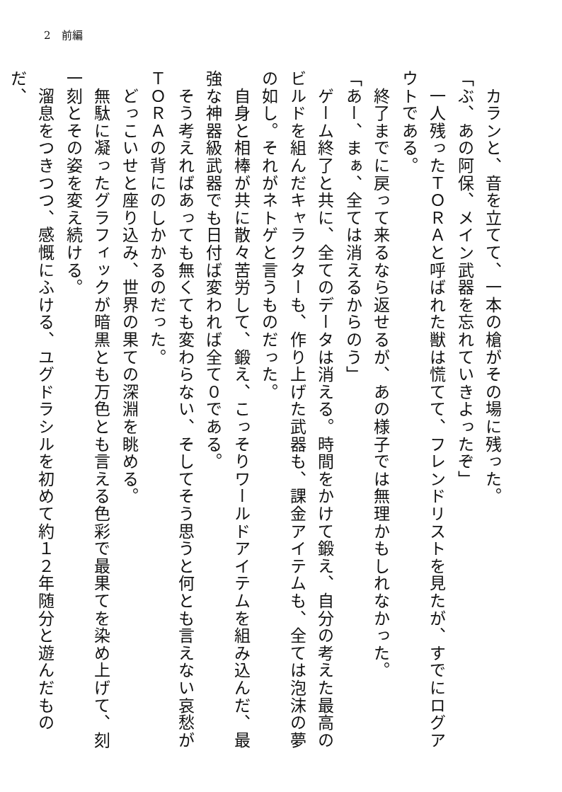2　前編
　カランと、音を立てて、一本の槍がその場に残った。
「ぶ、あの阿保、メイン武器を忘れていきよったぞ」
　一人残ったＴＯＲＡと呼ばれた獣は慌てて、フレンドリストを見たが、すでにログアウトである。
　終了までに戻って来るなら返せるが、あの様子では無理かもしれなかった。
「あー、まぁ、全ては消えるからのう」
　ゲーム終了と共に、全てのデータは消える。時間をかけて鍛え、自分の考えた最高のビルドを組んだキャラクターも、作り上げた武器も、課金アイテムも、全ては泡沫の夢の如し。それがネトゲと言うものだった。
　自身と相棒が共に散々苦労して、鍛え、こっそりワールドアイテムを組み込んだ、最強な神器級武器でも日付ば変われば全て０である。
　そう考えればあっても無くても変わらない、そしてそう思うと何とも言えない哀愁がＴＯＲＡの背にのしかかるのだった。
　どっこいせと座り込み、世界の果ての深淵を眺める。
　無駄に凝ったグラフィックが暗黒とも万色とも言える色彩で最果てを染め上げて、刻一刻とその姿を変え続ける。
　溜息をつきつつ、感慨にふける、ユグドラシルを初めて約１２年随分と遊んだものだ、